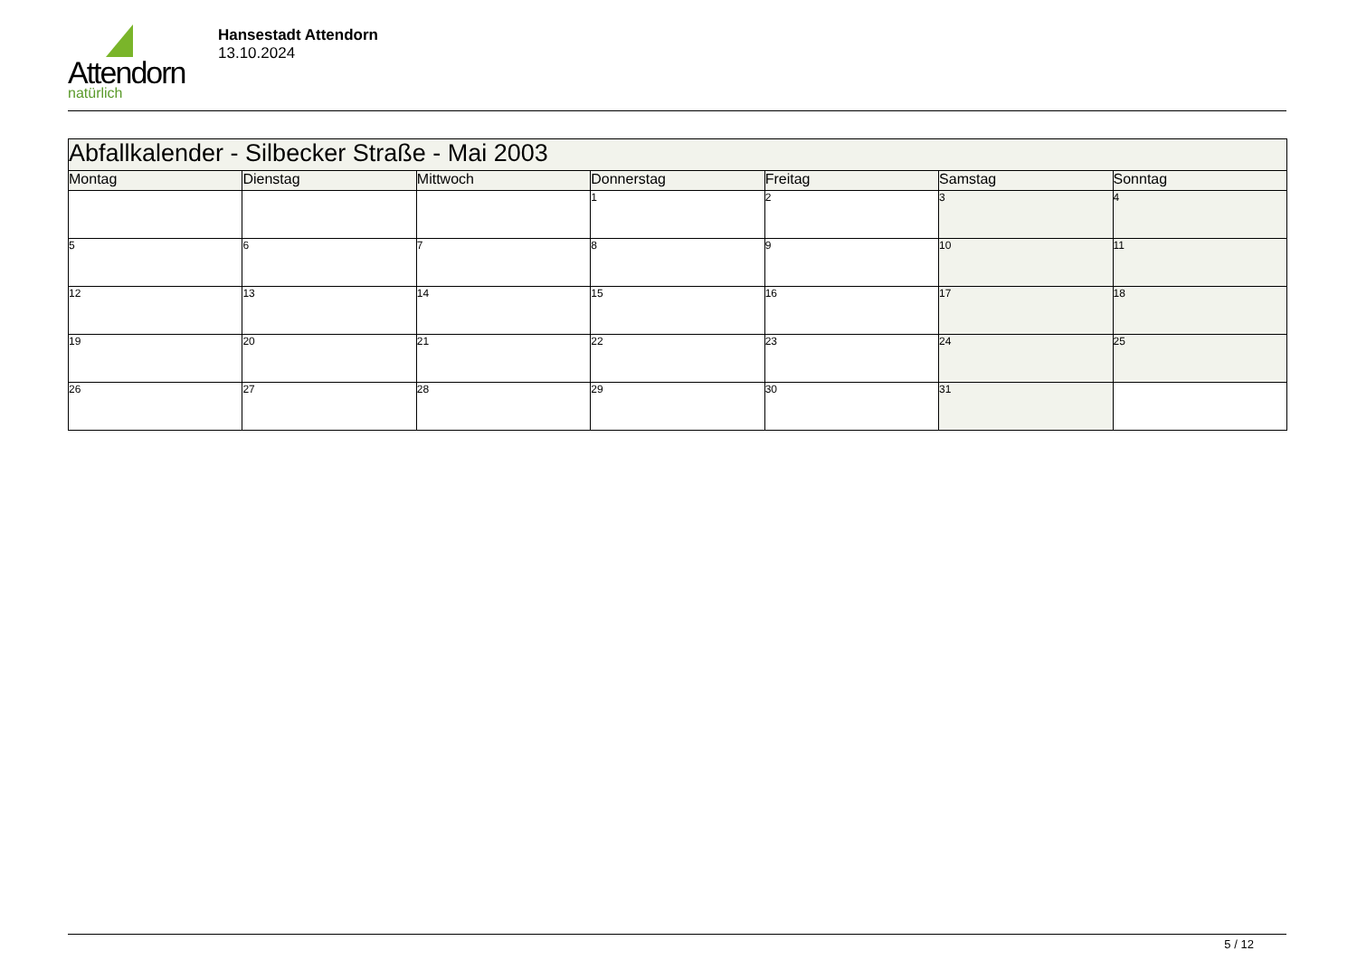Attendorn
natürlich
Hansestadt Attendorn
13.10.2024
| Abfallkalender - Silbecker Straße - Mai 2003 | | | | | | |
| Montag | Dienstag | Mittwoch | Donnerstag | Freitag | Samstag | Sonntag |
| | | | 1 | 2 | 3 | 4 |
| 5 | 6 | 7 | 8 | 9 | 10 | 11 |
| 12 | 13 | 14 | 15 | 16 | 17 | 18 |
| 19 | 20 | 21 | 22 | 23 | 24 | 25 |
| 26 | 27 | 28 | 29 | 30 | 31 | |
5 / 12